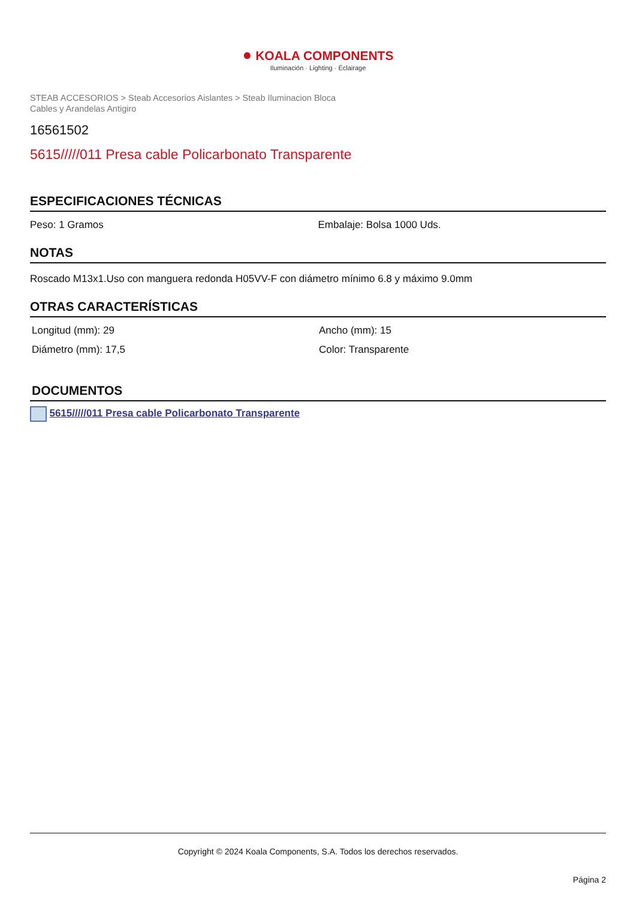● KOALA COMPONENTS
Iluminación · Lighting · Éclairage
STEAB ACCESORIOS > Steab Accesorios Aislantes > Steab Iluminacion Bloca Cables y Arandelas Antigiro
16561502
5615/////011 Presa cable Policarbonato Transparente
ESPECIFICACIONES TÉCNICAS
Peso: 1 Gramos Embalaje: Bolsa 1000 Uds.
NOTAS
Roscado M13x1.Uso con manguera redonda H05VV-F con diámetro mínimo 6.8 y máximo 9.0mm
OTRAS CARACTERÍSTICAS
Longitud (mm): 29 Ancho (mm): 15
Diámetro (mm): 17,5 Color: Transparente
DOCUMENTOS
5615/////011 Presa cable Policarbonato Transparente
Copyright © 2024 Koala Components, S.A. Todos los derechos reservados.
Página 2